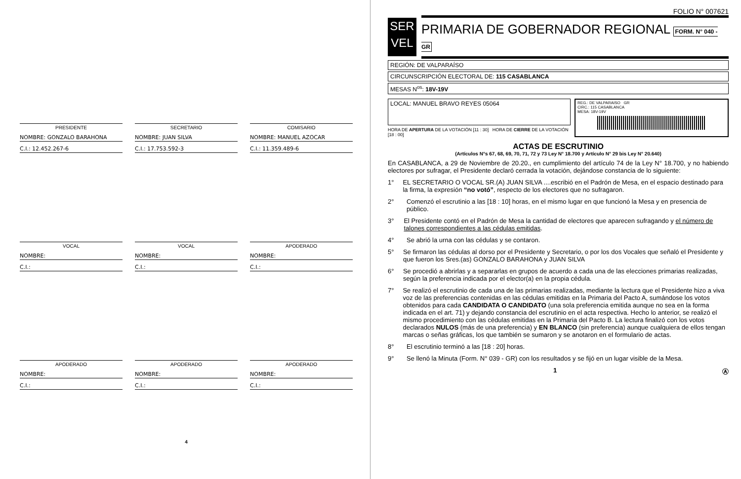PRESIDENTE
NOMBRE: GONZALO BARAHONA
C.I.: 12.452.267-6
SECRETARIO
NOMBRE: JUAN SILVA
C.I.: 17.753.592-3
COMISARIO
NOMBRE: MANUEL AZOCAR
C.I.: 11.359.489-6
VOCAL
NOMBRE:
C.I.:
VOCAL
NOMBRE:
C.I.:
APODERADO
NOMBRE:
C.I.:
APODERADO
NOMBRE:
C.I.:
APODERADO
NOMBRE:
C.I.:
APODERADO
NOMBRE:
C.I.:
4
FOLIO N° 007621
SER
VEL
PRIMARIA DE GOBERNADOR REGIONAL FORM. N° 040 - GR
REGIÓN: DE VALPARAÍSO
CIRCUNSCRIPCIÓN ELECTORAL DE: 115 CASABLANCA
MESAS N<sup>os</sup>: 18V-19V
LOCAL: MANUEL BRAVO REYES 05064
HORA DE APERTURA DE LA VOTACIÓN [11 : 30] HORA DE CIERRE DE LA VOTACIÓN [18 : 00]
REG.: DE VALPARAISO GR
CIRC.: 115 CASABLANCA
MESA: 18V-19V
ACTAS DE ESCRUTINIO
(Artículos N°s 67, 68, 69, 70, 71, 72 y 73 Ley N° 18.700 y Artículo N° 29 bis Ley N° 20.640)
En CASABLANCA, a 29 de Noviembre de 20.20., en cumplimiento del artículo 74 de la Ley N° 18.700, y no habiendo electores por sufragar, el Presidente declaró cerrada la votación, dejándose constancia de lo siguiente:
1° EL SECRETARIO O VOCAL SR.(A) JUAN SILVA ....escribió en el Padrón de Mesa, en el espacio destinado para la firma, la expresión “no votó”, respecto de los electores que no sufragaron.
2° Comenzó el escrutinio a las [18 : 10] horas, en el mismo lugar en que funcionó la Mesa y en presencia de público.
3° El Presidente contó en el Padrón de Mesa la cantidad de electores que aparecen sufragando y el número de talones correspondientes a las cédulas emitidas.
4° Se abrió la urna con las cédulas y se contaron.
5° Se firmaron las cédulas al dorso por el Presidente y Secretario, o por los dos Vocales que señaló el Presidente y que fueron los Sres.(as) GONZALO BARAHONA y JUAN SILVA
6° Se procedió a abrirlas y a separarlas en grupos de acuerdo a cada una de las elecciones primarias realizadas, según la preferencia indicada por el elector(a) en la propia cédula.
7° Se realizó el escrutinio de cada una de las primarias realizadas, mediante la lectura que el Presidente hizo a viva voz de las preferencias contenidas en las cédulas emitidas en la Primaria del Pacto A, sumándose los votos obtenidos para cada CANDIDATA O CANDIDATO (una sola preferencia emitida aunque no sea en la forma indicada en el art. 71) y dejando constancia del escrutinio en el acta respectiva. Hecho lo anterior, se realizó el mismo procedimiento con las cédulas emitidas en la Primaria del Pacto B. La lectura finalizó con los votos declarados NULOS (más de una preferencia) y EN BLANCO (sin preferencia) aunque cualquiera de ellos tengan marcas o señas gráficas, los que también se sumaron y se anotaron en el formulario de actas.
8° El escrutinio terminó a las [18 : 20] horas.
9° Se llenó la Minuta (Form. N° 039 - GR) con los resultados y se fijó en un lugar visible de la Mesa.
1 Ⓐ